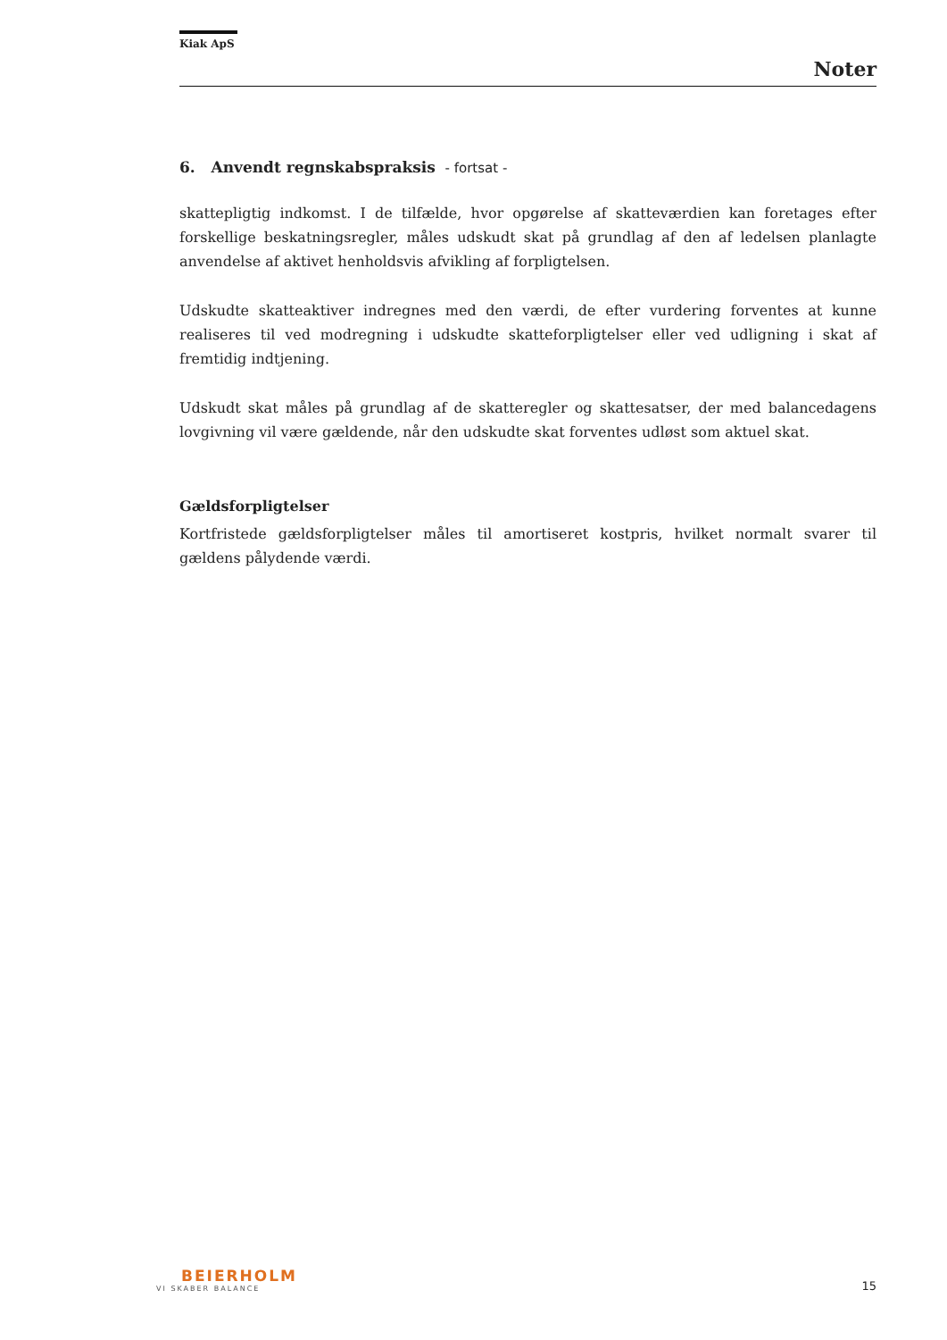Kiak ApS
Noter
6. Anvendt regnskabspraksis - fortsat -
skattepligtig indkomst. I de tilfælde, hvor opgørelse af skatteværdien kan foretages efter forskellige beskatningsregler, måles udskudt skat på grundlag af den af ledelsen planlagte anvendelse af aktivet henholdsvis afvikling af forpligtelsen.
Udskudte skatteaktiver indregnes med den værdi, de efter vurdering forventes at kunne realiseres til ved modregning i udskudte skatteforpligtelser eller ved udligning i skat af fremtidig indtjening.
Udskudt skat måles på grundlag af de skatteregler og skattesatser, der med balancedagens lovgivning vil være gældende, når den udskudte skat forventes udløst som aktuel skat.
Gældsforpligtelser
Kortfristede gældsforpligtelser måles til amortiseret kostpris, hvilket normalt svarer til gældens pålydende værdi.
BEIERHOLM
VI SKABER BALANCE
15